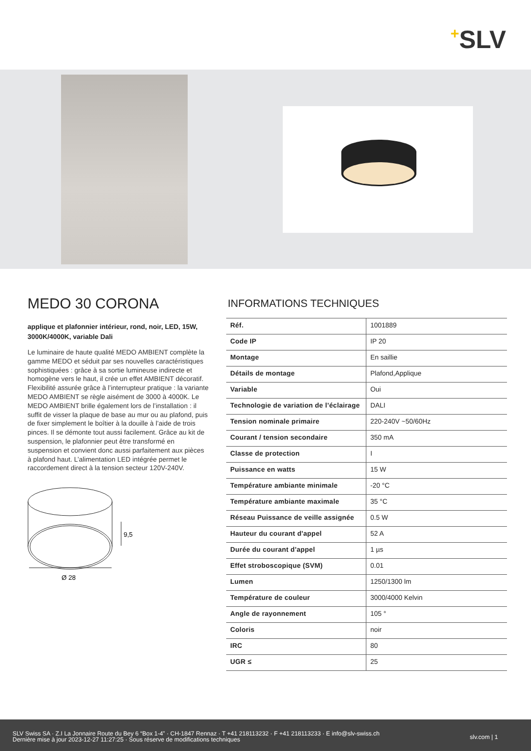+SLV
MEDO 30 CORONA
applique et plafonnier intérieur, rond, noir, LED, 15W, 3000K/4000K, variable Dali
Le luminaire de haute qualité MEDO AMBIENT complète la gamme MEDO et séduit par ses nouvelles caractéristiques sophistiquées : grâce à sa sortie lumineuse indirecte et homogène vers le haut, il crée un effet AMBIENT décoratif. Flexibilité assurée grâce à l’interrupteur pratique : la variante MEDO AMBIENT se règle aisément de 3000 à 4000K. Le MEDO AMBIENT brille également lors de l’installation : il suffit de visser la plaque de base au mur ou au plafond, puis de fixer simplement le boîtier à la douille à l’aide de trois pinces. Il se démonte tout aussi facilement. Grâce au kit de suspension, le plafonnier peut être transformé en suspension et convient donc aussi parfaitement aux pièces à plafond haut. L’alimentation LED intégrée permet le raccordement direct à la tension secteur 120V-240V.
9,5
Ø 28
INFORMATIONS TECHNIQUES
| Réf. | 1001889 |
| Code IP | IP 20 |
| Montage | En saillie |
| Détails de montage | Plafond,Applique |
| Variable | Oui |
| Technologie de variation de l’éclairage | DALI |
| Tension nominale primaire | 220-240V ~50/60Hz |
| Courant / tension secondaire | 350 mA |
| Classe de protection | I |
| Puissance en watts | 15 W |
| Température ambiante minimale | -20 °C |
| Température ambiante maximale | 35 °C |
| Réseau Puissance de veille assignée | 0.5 W |
| Hauteur du courant d'appel | 52 A |
| Durée du courant d'appel | 1 µs |
| Effet stroboscopique (SVM) | 0.01 |
| Lumen | 1250/1300 lm |
| Température de couleur | 3000/4000 Kelvin |
| Angle de rayonnement | 105 ° |
| Coloris | noir |
| IRC | 80 |
| UGR ≤ | 25 |
SLV Swiss SA · Z.I La Jonnaire Route du Bey 6 “Box 1-4” · CH-1847 Rennaz · T +41 218113232 · F +41 218113233 · E info@slv-swiss.ch
Dernière mise à jour 2023-12-27 11:27:25 · Sous réserve de modifications techniques
slv.com | 1